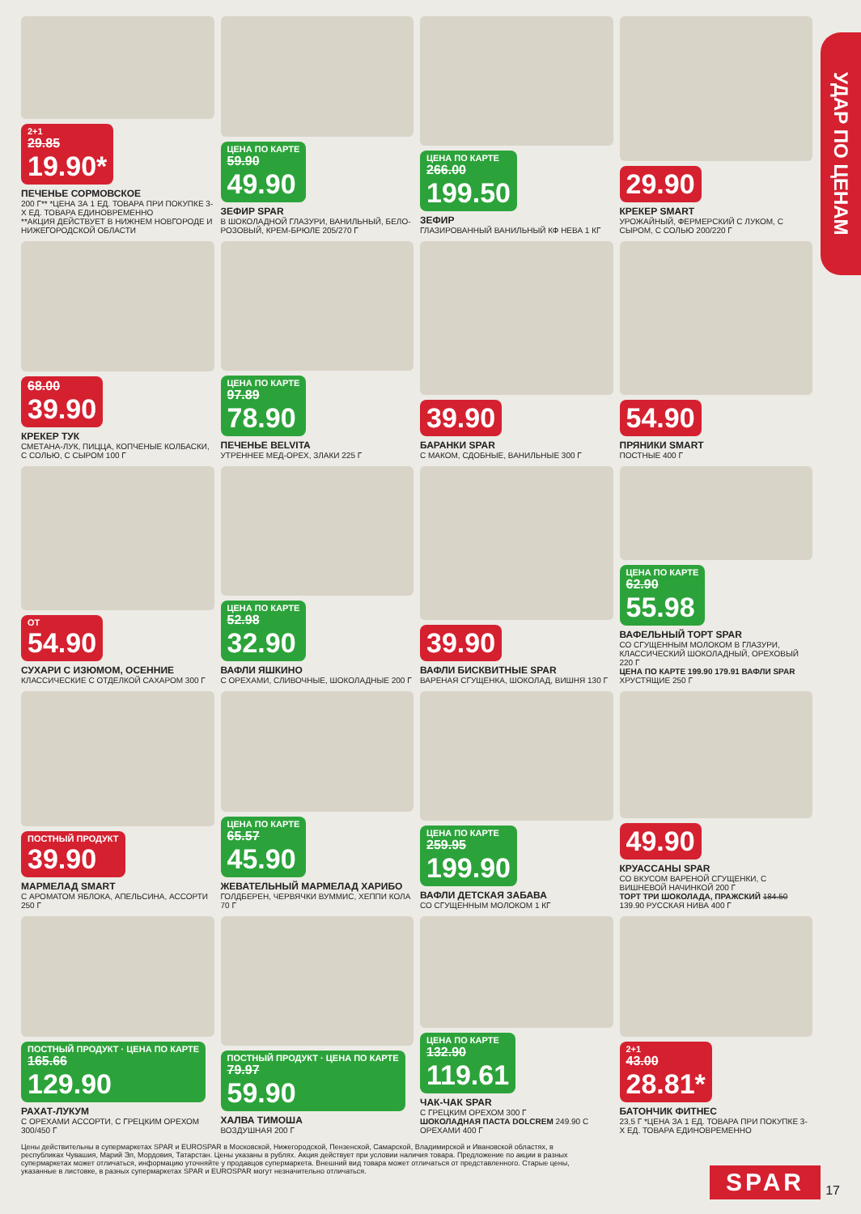УДАР ПО ЦЕНАМ
2+1 29.85 19.90*
ПЕЧЕНЬЕ СОРМОВСКОЕ
200 Г** *ЦЕНА ЗА 1 ЕД. ТОВАРА ПРИ ПОКУПКЕ 3-Х ЕД. ТОВАРА ЕДИНОВРЕМЕННО
**АКЦИЯ ДЕЙСТВУЕТ В НИЖНЕМ НОВГОРОДЕ И НИЖЕГОРОДСКОЙ ОБЛАСТИ
ЦЕНА ПО КАРТЕ 59.90 49.90
ЗЕФИР SPAR
В ШОКОЛАДНОЙ ГЛАЗУРИ, ВАНИЛЬНЫЙ, БЕЛО-РОЗОВЫЙ, КРЕМ-БРЮЛЕ 205/270 Г
ЦЕНА ПО КАРТЕ 266.00 199.50
ЗЕФИР
ГЛАЗИРОВАННЫЙ ВАНИЛЬНЫЙ КФ НЕВА 1 КГ
29.90
КРЕКЕР SMART
УРОЖАЙНЫЙ, ФЕРМЕРСКИЙ С ЛУКОМ, С СЫРОМ, С СОЛЬЮ 200/220 Г
68.00 39.90
КРЕКЕР ТУК
СМЕТАНА-ЛУК, ПИЦЦА, КОПЧЕНЫЕ КОЛБАСКИ, С СОЛЬЮ, С СЫРОМ 100 Г
ЦЕНА ПО КАРТЕ 97.89 78.90
ПЕЧЕНЬЕ BELVITA
УТРЕННЕЕ МЕД-ОРЕХ, ЗЛАКИ 225 Г
39.90
БАРАНКИ SPAR
С МАКОМ, СДОБНЫЕ, ВАНИЛЬНЫЕ 300 Г
54.90
ПРЯНИКИ SMART
ПОСТНЫЕ 400 Г
ОТ 54.90
СУХАРИ С ИЗЮМОМ, ОСЕННИЕ
КЛАССИЧЕСКИЕ С ОТДЕЛКОЙ САХАРОМ 300 Г
ЦЕНА ПО КАРТЕ 52.98 32.90
ВАФЛИ ЯШКИНО
С ОРЕХАМИ, СЛИВОЧНЫЕ, ШОКОЛАДНЫЕ 200 Г
39.90
ВАФЛИ БИСКВИТНЫЕ SPAR
ВАРЕНАЯ СГУЩЕНКА, ШОКОЛАД, ВИШНЯ 130 Г
ЦЕНА ПО КАРТЕ 62.90 55.98
ВАФЕЛЬНЫЙ ТОРТ SPAR
СО СГУЩЕННЫМ МОЛОКОМ В ГЛАЗУРИ, КЛАССИЧЕСКИЙ ШОКОЛАДНЫЙ, ОРЕХОВЫЙ 220 Г
ЦЕНА ПО КАРТЕ 199.90 179.91 ВАФЛИ SPAR ХРУСТЯЩИЕ 250 Г
ПОСТНЫЙ ПРОДУКТ 39.90
МАРМЕЛАД SMART
С АРОМАТОМ ЯБЛОКА, АПЕЛЬСИНА, АССОРТИ 250 Г
ЦЕНА ПО КАРТЕ 65.57 45.90
ЖЕВАТЕЛЬНЫЙ МАРМЕЛАД ХАРИБО
ГОЛДБЕРЕН, ЧЕРВЯЧКИ ВУММИС, ХЕППИ КОЛА 70 Г
ЦЕНА ПО КАРТЕ 259.95 199.90
ВАФЛИ ДЕТСКАЯ ЗАБАВА
СО СГУЩЕННЫМ МОЛОКОМ 1 КГ
49.90
КРУАССАНЫ SPAR
СО ВКУСОМ ВАРЕНОЙ СГУЩЕНКИ, С ВИШНЕВОЙ НАЧИНКОЙ 200 Г
ТОРТ ТРИ ШОКОЛАДА, ПРАЖСКИЙ 184.50 139.90 РУССКАЯ НИВА 400 Г
ПОСТНЫЙ ПРОДУКТ · ЦЕНА ПО КАРТЕ 165.66 129.90
РАХАТ-ЛУКУМ
С ОРЕХАМИ АССОРТИ, С ГРЕЦКИМ ОРЕХОМ 300/450 Г
ПОСТНЫЙ ПРОДУКТ · ЦЕНА ПО КАРТЕ 79.97 59.90
ХАЛВА ТИМОША
ВОЗДУШНАЯ 200 Г
ЦЕНА ПО КАРТЕ 132.90 119.61
ЧАК-ЧАК SPAR
С ГРЕЦКИМ ОРЕХОМ 300 Г
ШОКОЛАДНАЯ ПАСТА DOLCREM 249.90 С ОРЕХАМИ 400 Г
2+1 43.00 28.81*
БАТОНЧИК ФИТНЕС
23,5 Г *ЦЕНА ЗА 1 ЕД. ТОВАРА ПРИ ПОКУПКЕ 3-Х ЕД. ТОВАРА ЕДИНОВРЕМЕННО
Цены действительны в супермаркетах SPAR и EUROSPAR в Московской, Нижегородской, Пензенской, Самарской, Владимирской и Ивановской областях, в республиках Чувашия, Марий Эл, Мордовия, Татарстан. Цены указаны в рублях. Акция действует при условии наличия товара. Предложение по акции в разных супермаркетах может отличаться, информацию уточняйте у продавцов супермаркета. Внешний вид товара может отличаться от представленного. Старые цены, указанные в листовке, в разных супермаркетах SPAR и EUROSPAR могут незначительно отличаться.
SPAR 17